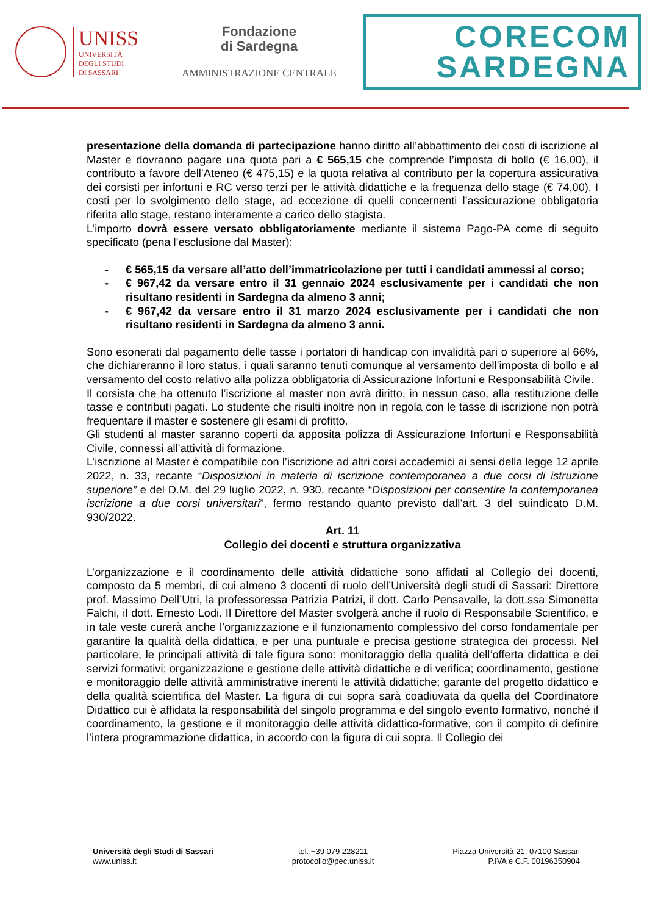UNISS
UNIVERSITÀ
DEGLI STUDI
DI SASSARI
Fondazione
di Sardegna
AMMINISTRAZIONE CENTRALE
CORECOM
SARDEGNA
presentazione della domanda di partecipazione hanno diritto all’abbattimento dei costi di iscrizione al Master e dovranno pagare una quota pari a € 565,15 che comprende l’imposta di bollo (€ 16,00), il contributo a favore dell’Ateneo (€ 475,15) e la quota relativa al contributo per la copertura assicurativa dei corsisti per infortuni e RC verso terzi per le attività didattiche e la frequenza dello stage (€ 74,00). I costi per lo svolgimento dello stage, ad eccezione di quelli concernenti l’assicurazione obbligatoria riferita allo stage, restano interamente a carico dello stagista.
L’importo dovrà essere versato obbligatoriamente mediante il sistema Pago-PA come di seguito specificato (pena l’esclusione dal Master):
- € 565,15 da versare all’atto dell’immatricolazione per tutti i candidati ammessi al corso;
- € 967,42 da versare entro il 31 gennaio 2024 esclusivamente per i candidati che non risultano residenti in Sardegna da almeno 3 anni;
- € 967,42 da versare entro il 31 marzo 2024 esclusivamente per i candidati che non risultano residenti in Sardegna da almeno 3 anni.
Sono esonerati dal pagamento delle tasse i portatori di handicap con invalidità pari o superiore al 66%, che dichiareranno il loro status, i quali saranno tenuti comunque al versamento dell’imposta di bollo e al versamento del costo relativo alla polizza obbligatoria di Assicurazione Infortuni e Responsabilità Civile.
Il corsista che ha ottenuto l’iscrizione al master non avrà diritto, in nessun caso, alla restituzione delle tasse e contributi pagati. Lo studente che risulti inoltre non in regola con le tasse di iscrizione non potrà frequentare il master e sostenere gli esami di profitto.
Gli studenti al master saranno coperti da apposita polizza di Assicurazione Infortuni e Responsabilità Civile, connessi all’attività di formazione.
L’iscrizione al Master è compatibile con l’iscrizione ad altri corsi accademici ai sensi della legge 12 aprile 2022, n. 33, recante “Disposizioni in materia di iscrizione contemporanea a due corsi di istruzione superiore” e del D.M. del 29 luglio 2022, n. 930, recante “Disposizioni per consentire la contemporanea iscrizione a due corsi universitari”, fermo restando quanto previsto dall’art. 3 del suindicato D.M. 930/2022.
Art. 11
Collegio dei docenti e struttura organizzativa
L’organizzazione e il coordinamento delle attività didattiche sono affidati al Collegio dei docenti, composto da 5 membri, di cui almeno 3 docenti di ruolo dell’Università degli studi di Sassari: Direttore prof. Massimo Dell’Utri, la professoressa Patrizia Patrizi, il dott. Carlo Pensavalle, la dott.ssa Simonetta Falchi, il dott. Ernesto Lodi. Il Direttore del Master svolgerà anche il ruolo di Responsabile Scientifico, e in tale veste curerà anche l’organizzazione e il funzionamento complessivo del corso fondamentale per garantire la qualità della didattica, e per una puntuale e precisa gestione strategica dei processi. Nel particolare, le principali attività di tale figura sono: monitoraggio della qualità dell’offerta didattica e dei servizi formativi; organizzazione e gestione delle attività didattiche e di verifica; coordinamento, gestione e monitoraggio delle attività amministrative inerenti le attività didattiche; garante del progetto didattico e della qualità scientifica del Master. La figura di cui sopra sarà coadiuvata da quella del Coordinatore Didattico cui è affidata la responsabilità del singolo programma e del singolo evento formativo, nonché il coordinamento, la gestione e il monitoraggio delle attività didattico-formative, con il compito di definire l’intera programmazione didattica, in accordo con la figura di cui sopra. Il Collegio dei
Università degli Studi di Sassari
www.uniss.it
tel. +39 079 228211
protocollo@pec.uniss.it
Piazza Università 21, 07100 Sassari
P.IVA e C.F. 00196350904